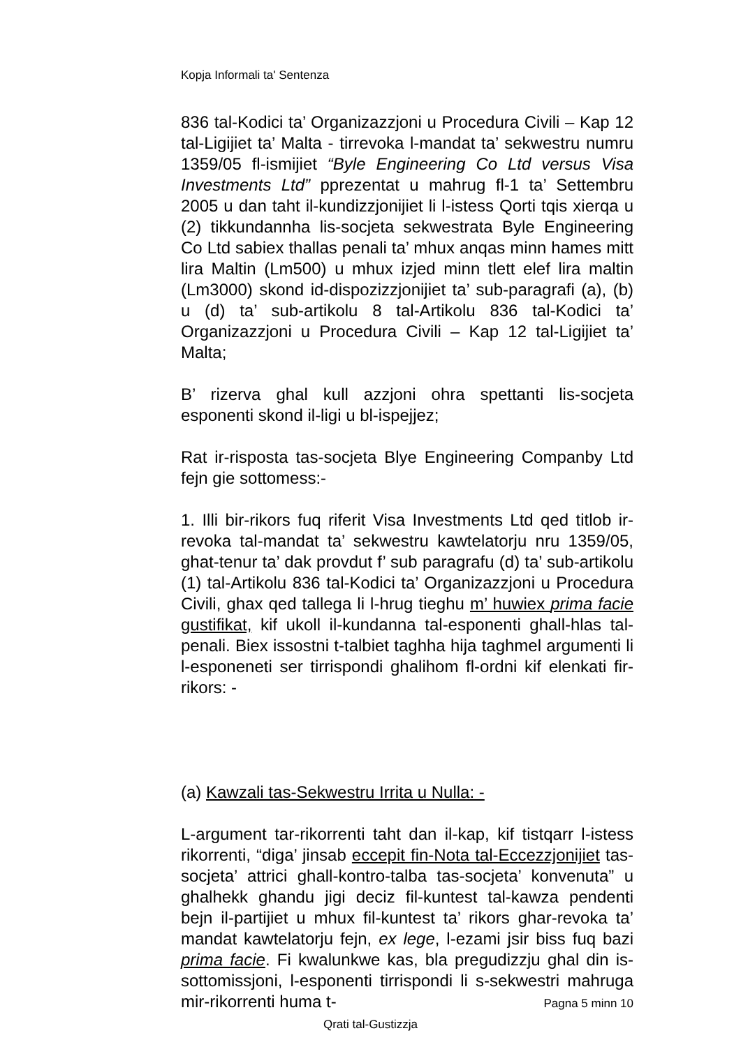Kopja Informali ta' Sentenza
836 tal-Kodici ta’ Organizazzjoni u Procedura Civili – Kap 12 tal-Ligijiet ta’ Malta - tirrevoka l-mandat ta’ sekwestru numru 1359/05 fl-ismijiet “Byle Engineering Co Ltd versus Visa Investments Ltd” pprezentat u mahrug fl-1 ta’ Settembru 2005 u dan taht il-kundizzjonijiet li l-istess Qorti tqis xierqa u (2) tikkundannha lis-socjeta sekwestrata Byle Engineering Co Ltd sabiex thallas penali ta’ mhux anqas minn hames mitt lira Maltin (Lm500) u mhux izjed minn tlett elef lira maltin (Lm3000) skond id-dispozizzjonijiet ta’ sub-paragrafi (a), (b) u (d) ta’ sub-artikolu 8 tal-Artikolu 836 tal-Kodici ta’ Organizazzjoni u Procedura Civili – Kap 12 tal-Ligijiet ta’ Malta;
B’ rizerva ghal kull azzjoni ohra spettanti lis-socjeta esponenti skond il-ligi u bl-ispejjez;
Rat ir-risposta tas-socjeta Blye Engineering Companby Ltd fejn gie sottomess:-
1. Illi bir-rikors fuq riferit Visa Investments Ltd qed titlob ir-revoka tal-mandat ta’ sekwestru kawtelatorju nru 1359/05, ghat-tenur ta’ dak provdut f’ sub paragrafu (d) ta’ sub-artikolu (1) tal-Artikolu 836 tal-Kodici ta’ Organizazzjoni u Procedura Civili, ghax qed tallega li l-hrug tieghu m’ huwiex prima facie gustifikat, kif ukoll il-kundanna tal-esponenti ghall-hlas tal-penali. Biex issostni t-talbiet taghha hija taghmel argumenti li l-esponeneti ser tirrispondi ghalihom fl-ordni kif elenkati fir-rikors: -
(a) Kawzali tas-Sekwestru Irrita u Nulla: -
L-argument tar-rikorrenti taht dan il-kap, kif tistqarr l-istess rikorrenti, “diga’ jinsab eccepit fin-Nota tal-Eccezzjonijiet tas-socjeta’ attrici ghall-kontro-talba tas-socjeta’ konvenuta” u ghalhekk ghandu jigi deciz fil-kuntest tal-kawza pendenti bejn il-partijiet u mhux fil-kuntest ta’ rikors ghar-revoka ta’ mandat kawtelatorju fejn, ex lege, l-ezami jsir biss fuq bazi prima facie. Fi kwalunkwe kas, bla pregudizzju ghal din is-sottomissjoni, l-esponenti tirrispondi li s-sekwestri mahruga mir-rikorrenti huma t-
Pagna 5 minn 10
Qrati tal-Gustizzja